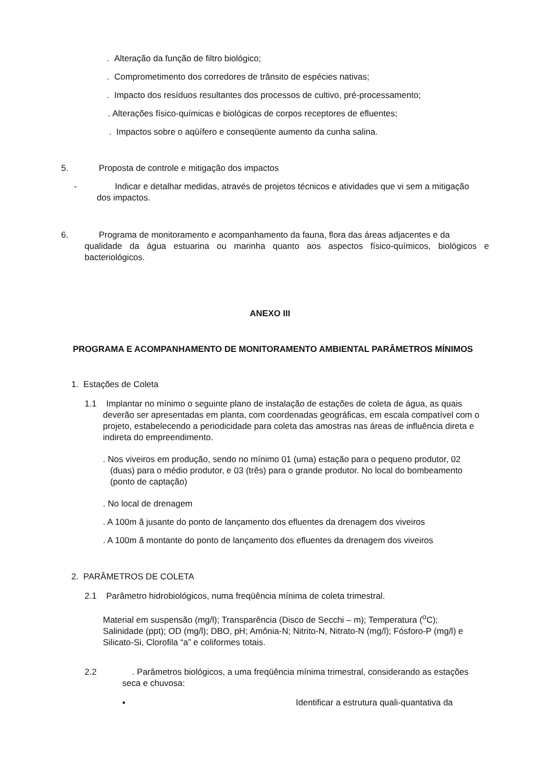. Alteração da função de filtro biológico;
. Comprometimento dos corredores de trânsito de espécies nativas;
. Impacto dos resíduos resultantes dos processos de cultivo, pré-processamento;
. Alterações físico-químicas e biológicas de corpos receptores de efluentes;
. Impactos sobre o aqüífero e conseqüente aumento da cunha salina.
5. Proposta de controle e mitigação dos impactos
- Indicar e detalhar medidas, através de projetos técnicos e atividades que vi sem a mitigação
dos impactos.
6. Programa de monitoramento e acompanhamento da fauna, flora das áreas adjacentes e da
qualidade da água estuarina ou marinha quanto aos aspectos físico-químicos, biológicos e
bacteriológicos.
ANEXO III
PROGRAMA E ACOMPANHAMENTO DE MONITORAMENTO AMBIENTAL PARÂMETROS MÍNIMOS
1. Estações de Coleta
1.1 Implantar no mínimo o seguinte plano de instalação de estações de coleta de água, as quais
deverão ser apresentadas em planta, com coordenadas geográficas, em escala compatível com o projeto, estabelecendo a periodicidade para coleta das amostras nas áreas de influência direta e indireta do empreendimento.
. Nos viveiros em produção, sendo no mínimo 01 (uma) estação para o pequeno produtor, 02
(duas) para o médio produtor, e 03 (três) para o grande produtor. No local do bombeamento
(ponto de captação)
. No local de drenagem
. A 100m ã jusante do ponto de lançamento dos efluentes da drenagem dos viveiros
. A 100m ã montante do ponto de lançamento dos efluentes da drenagem dos viveiros
2. PARÂMETROS DE COLETA
2.1 Parâmetro hidrobiológicos, numa freqüência mínima de coleta trimestral.
Material em suspensão (mg/l); Transparência (Disco de Secchi – m); Temperatura (<sup>o</sup>C); Salinidade (ppt); OD (mg/l); DBO, pH; Amônia-N; Nitrito-N, Nitrato-N (mg/l); Fósforo-P (mg/l) e Silicato-Si, Clorofila “a” e coliformes totais.
2.2 . Parâmetros biológicos, a uma freqüência mínima trimestral, considerando as estações
seca e chuvosa:
▪ Identificar a estrutura quali-quantativa da